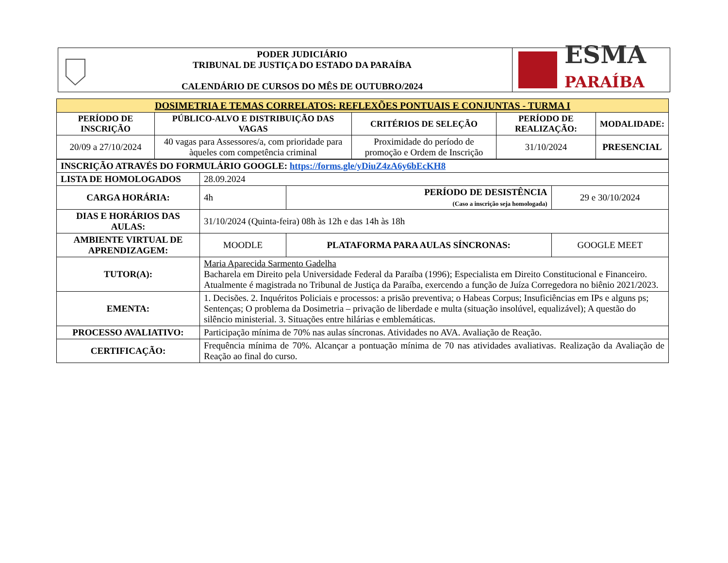PODER JUDICIÁRIO
TRIBUNAL DE JUSTIÇA DO ESTADO DA PARAÍBA
CALENDÁRIO DE CURSOS DO MÊS DE OUTUBRO/2024
ESMA
PARAÍBA
| DOSIMETRIA E TEMAS CORRELATOS: REFLEXÕES PONTUAIS E CONJUNTAS - TURMA I | | | | |
| --- | --- | --- | --- | --- |
| PERÍODO DE INSCRIÇÃO | PÚBLICO-ALVO E DISTRIBUIÇÃO DAS VAGAS | CRITÉRIOS DE SELEÇÃO | PERÍODO DE REALIZAÇÃO: | MODALIDADE: |
| 20/09 a 27/10/2024 | 40 vagas para Assessores/a, com prioridade para àqueles com competência criminal | Proximidade do período de promoção e Ordem de Inscrição | 31/10/2024 | PRESENCIAL |
| INSCRIÇÃO ATRAVÉS DO FORMULÁRIO GOOGLE: https://forms.gle/yDiuZ4zA6y6bEcKH8 | | | | |
| LISTA DE HOMOLOGADOS | 28.09.2024 | | | |
| CARGA HORÁRIA: | 4h | | PERÍODO DE DESISTÊNCIA (Caso a inscrição seja homologada) | 29 e 30/10/2024 |
| DIAS E HORÁRIOS DAS AULAS: | 31/10/2024 (Quinta-feira) 08h às 12h e das 14h às 18h | | | |
| AMBIENTE VIRTUAL DE APRENDIZAGEM: | MOODLE | PLATAFORMA PARA AULAS SÍNCRONAS: | | GOOGLE MEET |
| TUTOR(A): | Maria Aparecida Sarmento Gadelha Bacharela em Direito pela Universidade Federal da Paraíba (1996); Especialista em Direito Constitucional e Financeiro. Atualmente é magistrada no Tribunal de Justiça da Paraíba, exercendo a função de Juíza Corregedora no biênio 2021/2023. | | | |
| EMENTA: | 1. Decisões. 2. Inquéritos Policiais e processos: a prisão preventiva; o Habeas Corpus; Insuficiências em IPs e alguns ps; Sentenças; O problema da Dosimetria – privação de liberdade e multa (situação insolúvel, equalizável); A questão do silêncio ministerial. 3. Situações entre hilárias e emblemáticas. | | | |
| PROCESSO AVALIATIVO: | Participação mínima de 70% nas aulas síncronas. Atividades no AVA. Avaliação de Reação. | | | |
| CERTIFICAÇÃO: | Frequência mínima de 70%. Alcançar a pontuação mínima de 70 nas atividades avaliativas. Realização da Avaliação de Reação ao final do curso. | | | |